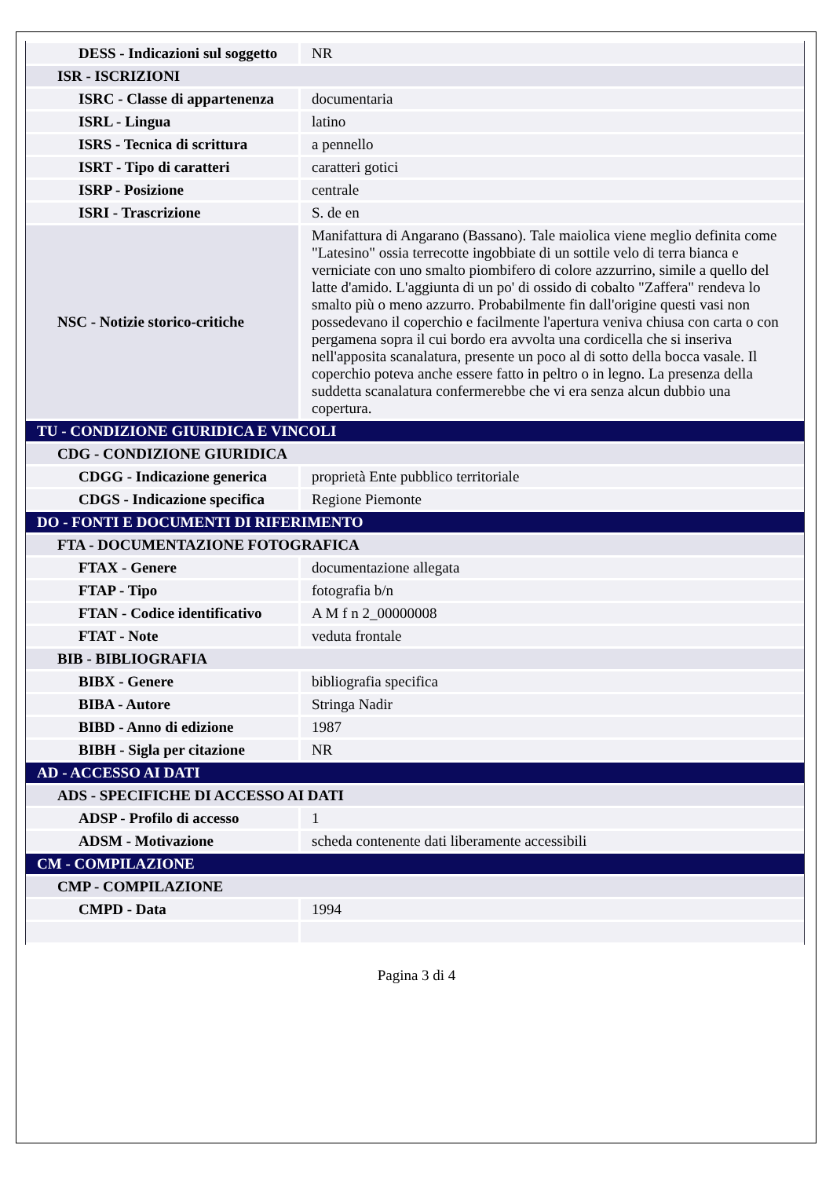| DESS - Indicazioni sul soggetto | NR |
| ISR - ISCRIZIONI | |
| ISRC - Classe di appartenenza | documentaria |
| ISRL - Lingua | latino |
| ISRS - Tecnica di scrittura | a pennello |
| ISRT - Tipo di caratteri | caratteri gotici |
| ISRP - Posizione | centrale |
| ISRI - Trascrizione | S. de en |
| NSC - Notizie storico-critiche | Manifattura di Angarano (Bassano). Tale maiolica viene meglio definita come "Latesino" ossia terrecotte ingobbiate di un sottile velo di terra bianca e verniciate con uno smalto piombifero di colore azzurrino, simile a quello del latte d'amido. L'aggiunta di un po' di ossido di cobalto "Zaffera" rendeva lo smalto più o meno azzurro. Probabilmente fin dall'origine questi vasi non possedevano il coperchio e facilmente l'apertura veniva chiusa con carta o con pergamena sopra il cui bordo era avvolta una cordicella che si inseriva nell'apposita scanalatura, presente un poco al di sotto della bocca vasale. Il coperchio poteva anche essere fatto in peltro o in legno. La presenza della suddetta scanalatura confermerebbe che vi era senza alcun dubbio una copertura. |
| TU - CONDIZIONE GIURIDICA E VINCOLI | |
| CDG - CONDIZIONE GIURIDICA | |
| CDGG - Indicazione generica | proprietà Ente pubblico territoriale |
| CDGS - Indicazione specifica | Regione Piemonte |
| DO - FONTI E DOCUMENTI DI RIFERIMENTO | |
| FTA - DOCUMENTAZIONE FOTOGRAFICA | |
| FTAX - Genere | documentazione allegata |
| FTAP - Tipo | fotografia b/n |
| FTAN - Codice identificativo | A M f n 2_00000008 |
| FTAT - Note | veduta frontale |
| BIB - BIBLIOGRAFIA | |
| BIBX - Genere | bibliografia specifica |
| BIBA - Autore | Stringa Nadir |
| BIBD - Anno di edizione | 1987 |
| BIBH - Sigla per citazione | NR |
| AD - ACCESSO AI DATI | |
| ADS - SPECIFICHE DI ACCESSO AI DATI | |
| ADSP - Profilo di accesso | 1 |
| ADSM - Motivazione | scheda contenente dati liberamente accessibili |
| CM - COMPILAZIONE | |
| CMP - COMPILAZIONE | |
| CMPD - Data | 1994 |
Pagina 3 di 4